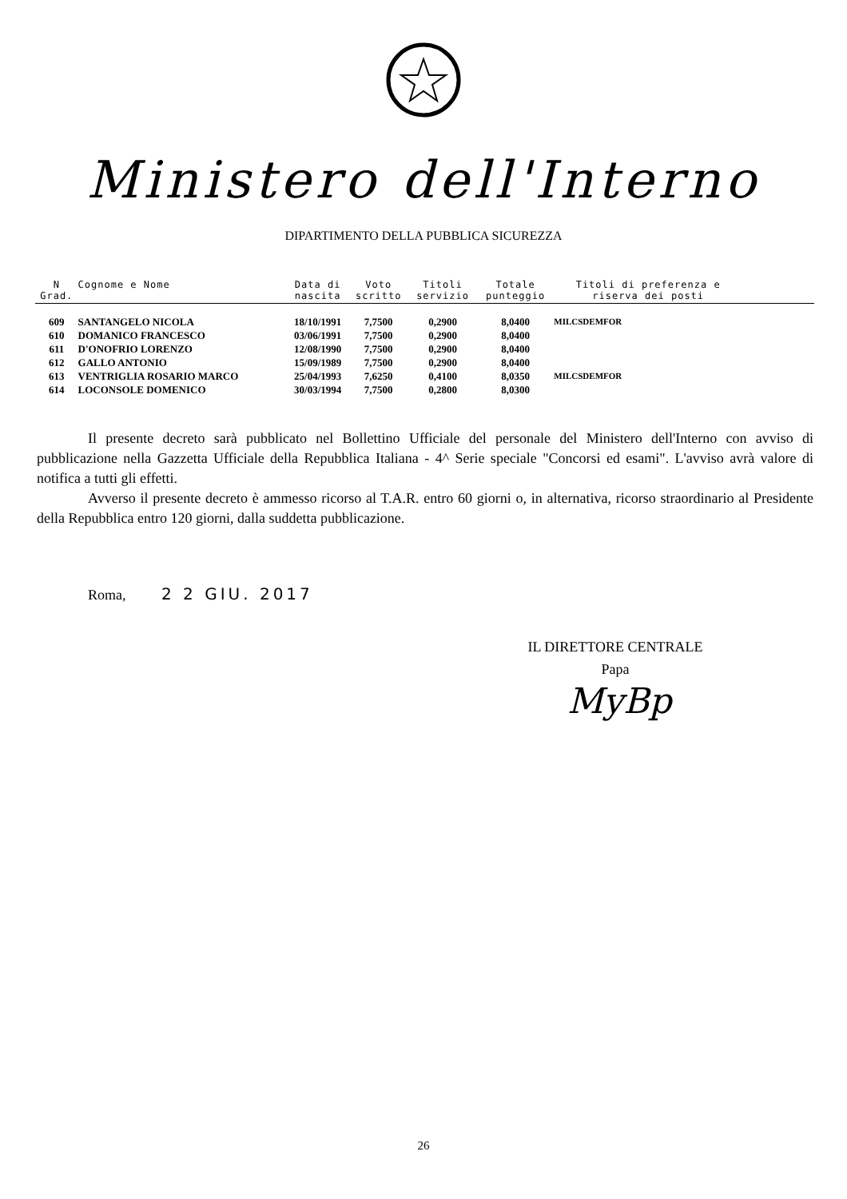Ministero dell'Interno
DIPARTIMENTO DELLA PUBBLICA SICUREZZA
| N Grad. | Cognome e Nome | Data di nascita | Voto scritto | Titoli servizio | Totale punteggio | Titoli di preferenza e riserva dei posti | |
| --- | --- | --- | --- | --- | --- | --- | --- |
| 609 | SANTANGELO NICOLA | 18/10/1991 | 7,7500 | 0,2900 | 8,0400 | MILCSDEMFOR | |
| 610 | DOMANICO FRANCESCO | 03/06/1991 | 7,7500 | 0,2900 | 8,0400 | | |
| 611 | D'ONOFRIO LORENZO | 12/08/1990 | 7,7500 | 0,2900 | 8,0400 | | |
| 612 | GALLO ANTONIO | 15/09/1989 | 7,7500 | 0,2900 | 8,0400 | | |
| 613 | VENTRIGLIA ROSARIO MARCO | 25/04/1993 | 7,6250 | 0,4100 | 8,0350 | MILCSDEMFOR | |
| 614 | LOCONSOLE DOMENICO | 30/03/1994 | 7,7500 | 0,2800 | 8,0300 | | |
Il presente decreto sarà pubblicato nel Bollettino Ufficiale del personale del Ministero dell'Interno con avviso di pubblicazione nella Gazzetta Ufficiale della Repubblica Italiana - 4^ Serie speciale "Concorsi ed esami". L'avviso avrà valore di notifica a tutti gli effetti.
Avverso il presente decreto è ammesso ricorso al T.A.R. entro 60 giorni o, in alternativa, ricorso straordinario al Presidente della Repubblica entro 120 giorni, dalla suddetta pubblicazione.
Roma, 2 2 GIU. 2017
IL DIRETTORE CENTRALE
Papa
MyBp
26